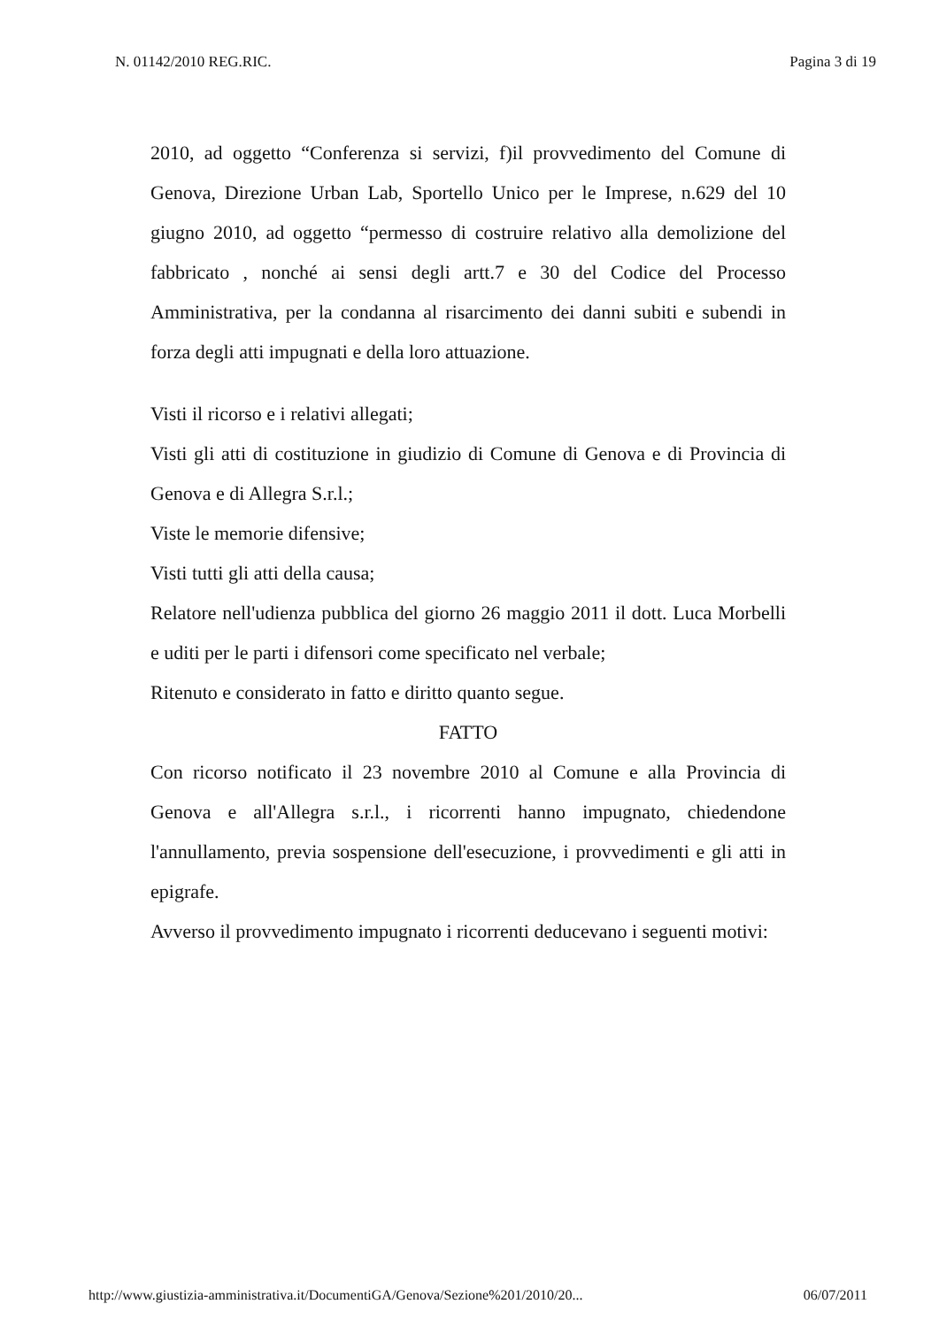N. 01142/2010 REG.RIC. Pagina 3 di 19
2010, ad oggetto “Conferenza si servizi, f)il provvedimento del Comune di Genova, Direzione Urban Lab, Sportello Unico per le Imprese, n.629 del 10 giugno 2010, ad oggetto “permesso di costruire relativo alla demolizione del fabbricato , nonché ai sensi degli artt.7 e 30 del Codice del Processo Amministrativa, per la condanna al risarcimento dei danni subiti e subendi in forza degli atti impugnati e della loro attuazione.
Visti il ricorso e i relativi allegati;
Visti gli atti di costituzione in giudizio di Comune di Genova e di Provincia di Genova e di Allegra S.r.l.;
Viste le memorie difensive;
Visti tutti gli atti della causa;
Relatore nell'udienza pubblica del giorno 26 maggio 2011 il dott. Luca Morbelli e uditi per le parti i difensori come specificato nel verbale;
Ritenuto e considerato in fatto e diritto quanto segue.
FATTO
Con ricorso notificato il 23 novembre 2010 al Comune e alla Provincia di Genova e all'Allegra s.r.l., i ricorrenti hanno impugnato, chiedendone l'annullamento, previa sospensione dell'esecuzione, i provvedimenti e gli atti in epigrafe.
Avverso il provvedimento impugnato i ricorrenti deducevano i seguenti motivi:
http://www.giustizia-amministrativa.it/DocumentiGA/Genova/Sezione%201/2010/20... 06/07/2011